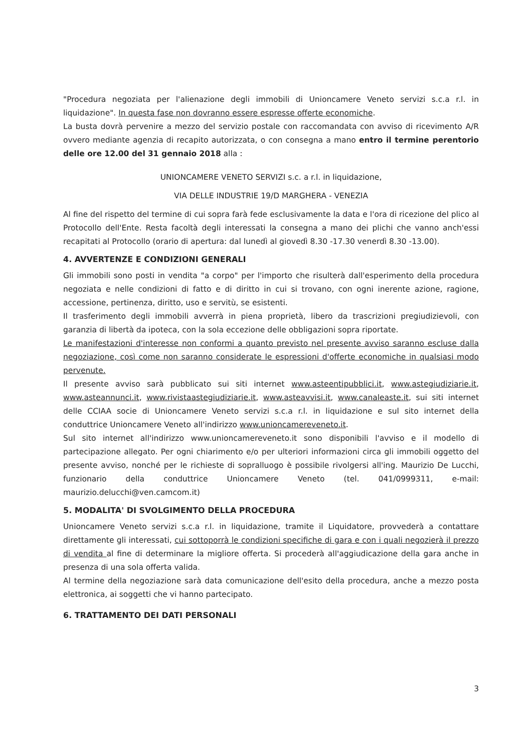"Procedura negoziata per l'alienazione degli immobili di Unioncamere Veneto servizi s.c.a r.l. in liquidazione". In questa fase non dovranno essere espresse offerte economiche.
La busta dovrà pervenire a mezzo del servizio postale con raccomandata con avviso di ricevimento A/R ovvero mediante agenzia di recapito autorizzata, o con consegna a mano entro il termine perentorio delle ore 12.00 del 31 gennaio 2018 alla :
UNIONCAMERE VENETO SERVIZI s.c. a r.l. in liquidazione,
VIA DELLE INDUSTRIE 19/D MARGHERA - VENEZIA
Al fine del rispetto del termine di cui sopra farà fede esclusivamente la data e l'ora di ricezione del plico al Protocollo dell'Ente. Resta facoltà degli interessati la consegna a mano dei plichi che vanno anch'essi recapitati al Protocollo (orario di apertura: dal lunedì al giovedì 8.30 -17.30 venerdì 8.30 -13.00).
4. AVVERTENZE E CONDIZIONI GENERALI
Gli immobili sono posti in vendita "a corpo" per l'importo che risulterà dall'esperimento della procedura negoziata e nelle condizioni di fatto e di diritto in cui si trovano, con ogni inerente azione, ragione, accessione, pertinenza, diritto, uso e servitù, se esistenti.
Il trasferimento degli immobili avverrà in piena proprietà, libero da trascrizioni pregiudizievoli, con garanzia di libertà da ipoteca, con la sola eccezione delle obbligazioni sopra riportate.
Le manifestazioni d'interesse non conformi a quanto previsto nel presente avviso saranno escluse dalla negoziazione, così come non saranno considerate le espressioni d'offerte economiche in qualsiasi modo pervenute.
Il presente avviso sarà pubblicato sui siti internet www.asteentipubblici.it, www.astegiudiziarie.it, www.asteannunci.it, www.rivistaastegiudiziarie.it, www.asteavvisi.it, www.canaleaste.it, sui siti internet delle CCIAA socie di Unioncamere Veneto servizi s.c.a r.l. in liquidazione e sul sito internet della conduttrice Unioncamere Veneto all'indirizzo www.unioncamereveneto.it.
Sul sito internet all'indirizzo www.unioncamereveneto.it sono disponibili l'avviso e il modello di partecipazione allegato. Per ogni chiarimento e/o per ulteriori informazioni circa gli immobili oggetto del presente avviso, nonché per le richieste di sopralluogo è possibile rivolgersi all'ing. Maurizio De Lucchi, funzionario della conduttrice Unioncamere Veneto (tel. 041/0999311, e-mail: maurizio.delucchi@ven.camcom.it)
5. MODALITA' DI SVOLGIMENTO DELLA PROCEDURA
Unioncamere Veneto servizi s.c.a r.l. in liquidazione, tramite il Liquidatore, provvederà a contattare direttamente gli interessati, cui sottoporrà le condizioni specifiche di gara e con i quali negozierà il prezzo di vendita al fine di determinare la migliore offerta. Si procederà all'aggiudicazione della gara anche in presenza di una sola offerta valida.
Al termine della negoziazione sarà data comunicazione dell'esito della procedura, anche a mezzo posta elettronica, ai soggetti che vi hanno partecipato.
6. TRATTAMENTO DEI DATI PERSONALI
3